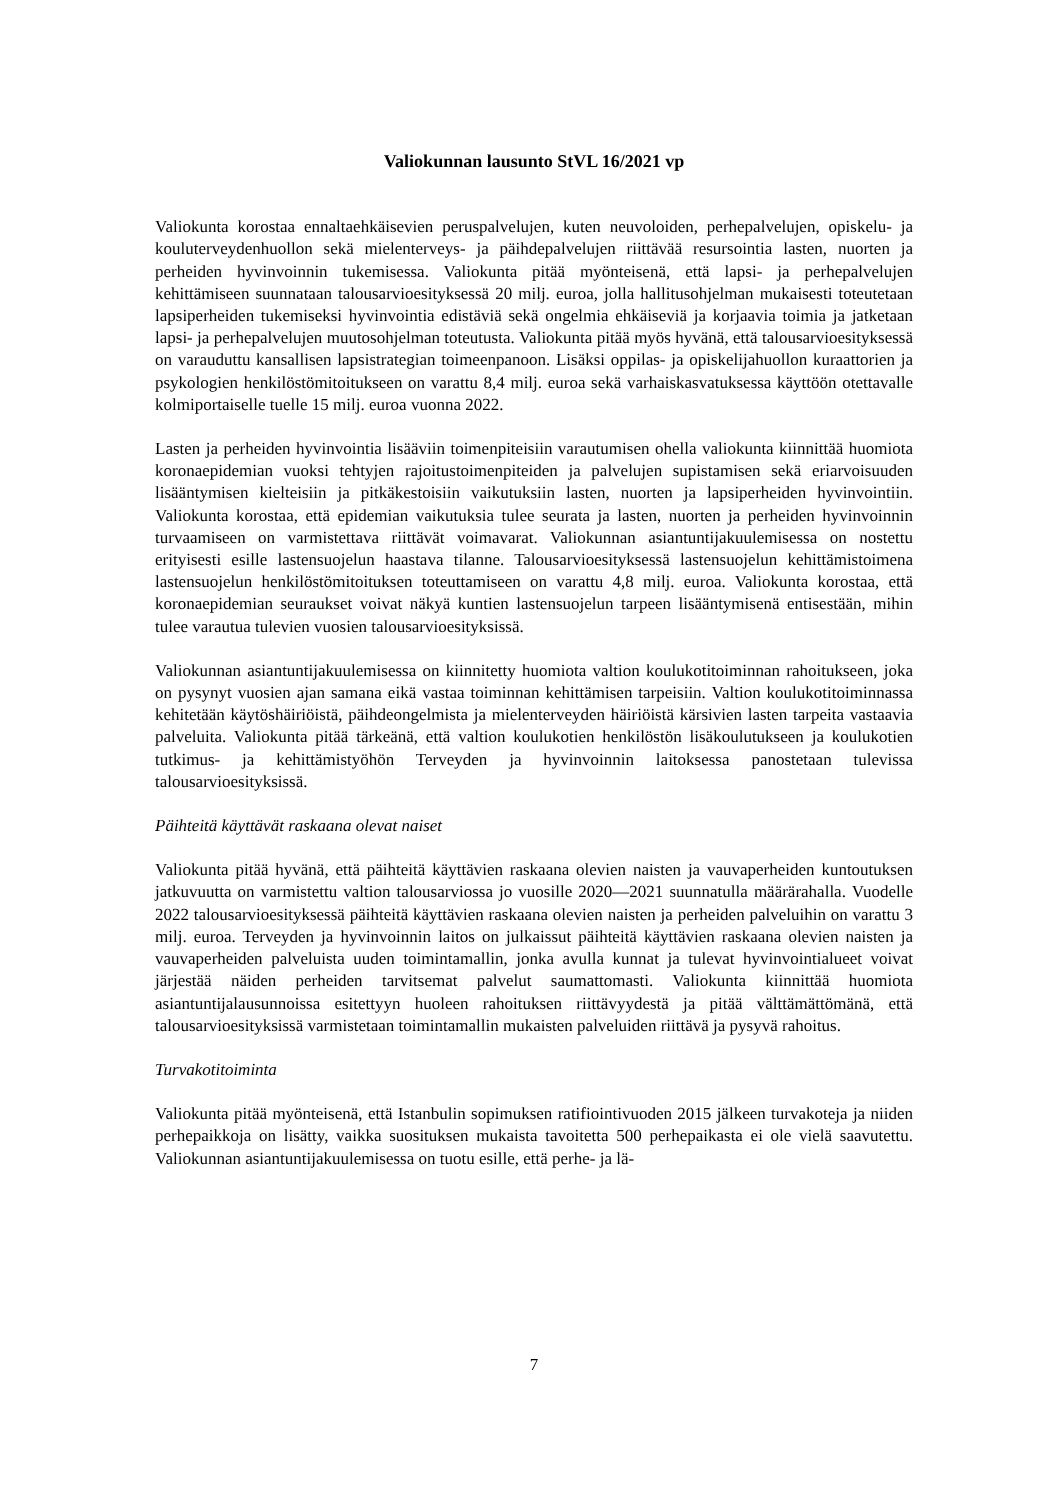Valiokunnan lausunto StVL 16/2021 vp
Valiokunta korostaa ennaltaehkäisevien peruspalvelujen, kuten neuvoloiden, perhepalvelujen, opiskelu- ja kouluterveydenhuollon sekä mielenterveys- ja päihdepalvelujen riittävää resursointia lasten, nuorten ja perheiden hyvinvoinnin tukemisessa. Valiokunta pitää myönteisenä, että lapsi- ja perhepalvelujen kehittämiseen suunnataan talousarvioesityksessä 20 milj. euroa, jolla hallitusohjelman mukaisesti toteutetaan lapsiperheiden tukemiseksi hyvinvointia edistäviä sekä ongelmia ehkäiseviä ja korjaavia toimia ja jatketaan lapsi- ja perhepalvelujen muutosohjelman toteutusta. Valiokunta pitää myös hyvänä, että talousarvioesityksessä on varauduttu kansallisen lapsistrategian toimeenpanoon. Lisäksi oppilas- ja opiskelijahuollon kuraattorien ja psykologien henkilöstömitoitukseen on varattu 8,4 milj. euroa sekä varhaiskasvatuksessa käyttöön otettavalle kolmiportaiselle tuelle 15 milj. euroa vuonna 2022.
Lasten ja perheiden hyvinvointia lisääviin toimenpiteisiin varautumisen ohella valiokunta kiinnittää huomiota koronaepidemian vuoksi tehtyjen rajoitustoimenpiteiden ja palvelujen supistamisen sekä eriarvoisuuden lisääntymisen kielteisiin ja pitkäkestoisiin vaikutuksiin lasten, nuorten ja lapsiperheiden hyvinvointiin. Valiokunta korostaa, että epidemian vaikutuksia tulee seurata ja lasten, nuorten ja perheiden hyvinvoinnin turvaamiseen on varmistettava riittävät voimavarat. Valiokunnan asiantuntijakuulemisessa on nostettu erityisesti esille lastensuojelun haastava tilanne. Talousarvioesityksessä lastensuojelun kehittämistoimena lastensuojelun henkilöstömitoituksen toteuttamiseen on varattu 4,8 milj. euroa. Valiokunta korostaa, että koronaepidemian seuraukset voivat näkyä kuntien lastensuojelun tarpeen lisääntymisenä entisestään, mihin tulee varautua tulevien vuosien talousarvioesityksissä.
Valiokunnan asiantuntijakuulemisessa on kiinnitetty huomiota valtion koulukotitoiminnan rahoitukseen, joka on pysynyt vuosien ajan samana eikä vastaa toiminnan kehittämisen tarpeisiin. Valtion koulukotitoiminnassa kehitetään käytöshäiriöistä, päihdeongelmista ja mielenterveyden häiriöistä kärsivien lasten tarpeita vastaavia palveluita. Valiokunta pitää tärkeänä, että valtion koulukotien henkilöstön lisäkoulutukseen ja koulukotien tutkimus- ja kehittämistyöhön Terveyden ja hyvinvoinnin laitoksessa panostetaan tulevissa talousarvioesityksissä.
Päihteitä käyttävät raskaana olevat naiset
Valiokunta pitää hyvänä, että päihteitä käyttävien raskaana olevien naisten ja vauvaperheiden kuntoutuksen jatkuvuutta on varmistettu valtion talousarviossa jo vuosille 2020—2021 suunnatulla määrärahalla. Vuodelle 2022 talousarvioesityksessä päihteitä käyttävien raskaana olevien naisten ja perheiden palveluihin on varattu 3 milj. euroa. Terveyden ja hyvinvoinnin laitos on julkaissut päihteitä käyttävien raskaana olevien naisten ja vauvaperheiden palveluista uuden toimintamallin, jonka avulla kunnat ja tulevat hyvinvointialueet voivat järjestää näiden perheiden tarvitsemat palvelut saumattomasti. Valiokunta kiinnittää huomiota asiantuntijalausunnoissa esitettyyn huoleen rahoituksen riittävyydestä ja pitää välttämättömänä, että talousarvioesityksissä varmistetaan toimintamallin mukaisten palveluiden riittävä ja pysyvä rahoitus.
Turvakotitoiminta
Valiokunta pitää myönteisenä, että Istanbulin sopimuksen ratifiointivuoden 2015 jälkeen turvakoteja ja niiden perhepaikkoja on lisätty, vaikka suosituksen mukaista tavoitetta 500 perhepaikasta ei ole vielä saavutettu. Valiokunnan asiantuntijakuulemisessa on tuotu esille, että perhe- ja lä-
7